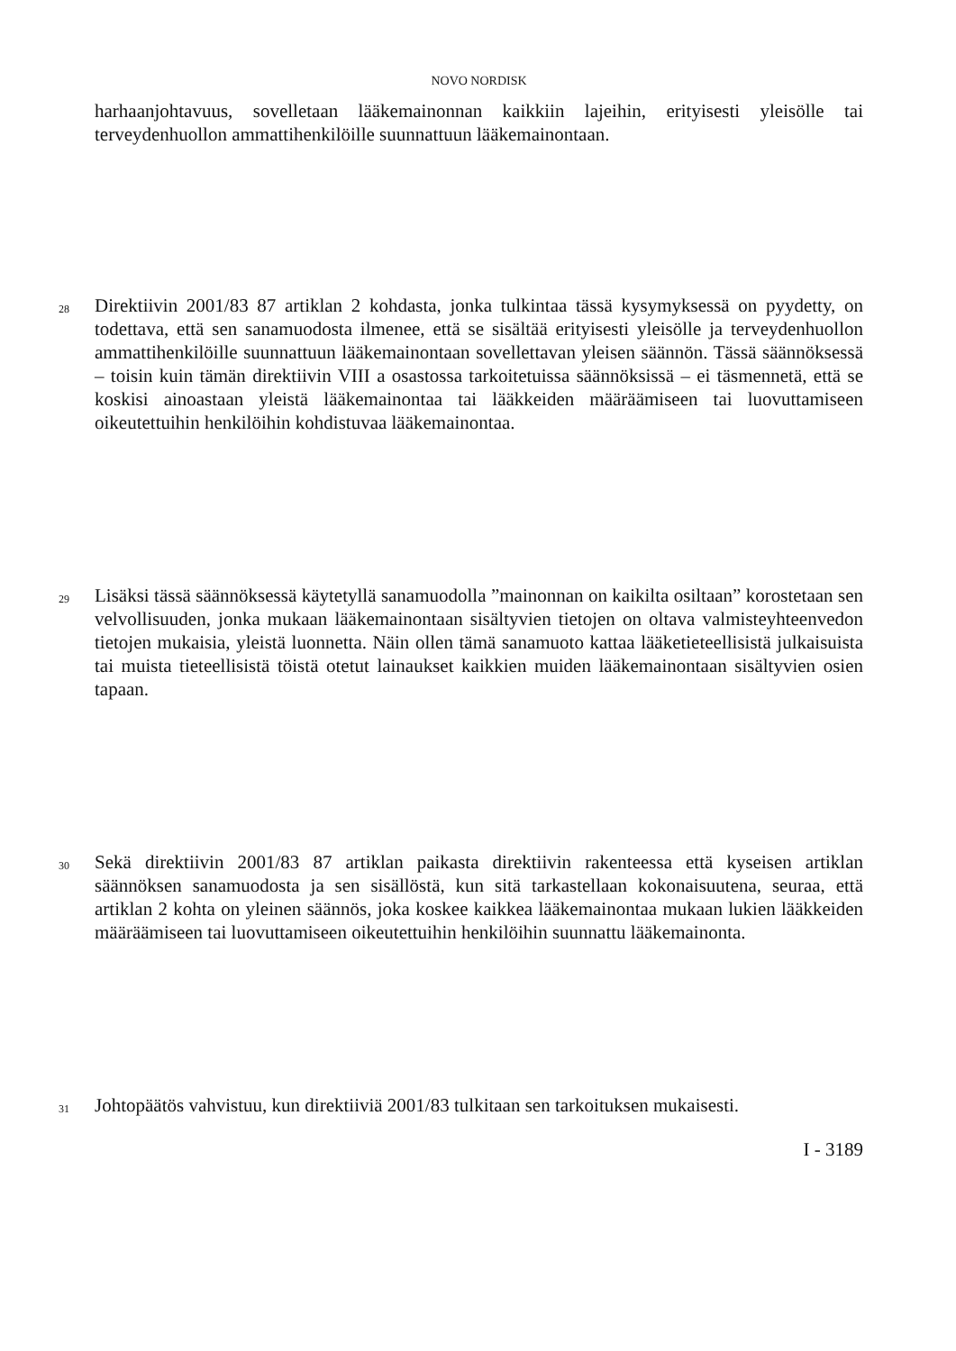NOVO NORDISK
harhaanjohtavuus, sovelletaan lääkemainonnan kaikkiin lajeihin, erityisesti yleisölle tai terveydenhuollon ammattihenkilöille suunnattuun lääkemainontaan.
28
Direktiivin 2001/83 87 artiklan 2 kohdasta, jonka tulkintaa tässä kysymyksessä on pyydetty, on todettava, että sen sanamuodosta ilmenee, että se sisältää erityisesti yleisölle ja terveydenhuollon ammattihenkilöille suunnattuun lääkemainontaan sovellettavan yleisen säännön. Tässä säännöksessä – toisin kuin tämän direktiivin VIII a osastossa tarkoitetuissa säännöksissä – ei täsmennetä, että se koskisi ainoastaan yleistä lääkemainontaa tai lääkkeiden määräämiseen tai luovuttamiseen oikeutettuihin henkilöihin kohdistuvaa lääkemainontaa.
29
Lisäksi tässä säännöksessä käytetyllä sanamuodolla ”mainonnan on kaikilta osiltaan” korostetaan sen velvollisuuden, jonka mukaan lääkemainontaan sisältyvien tietojen on oltava valmisteyhteenvedon tietojen mukaisia, yleistä luonnetta. Näin ollen tämä sanamuoto kattaa lääketieteellisistä julkaisuista tai muista tieteellisistä töistä otetut lainaukset kaikkien muiden lääkemainontaan sisältyvien osien tapaan.
30
Sekä direktiivin 2001/83 87 artiklan paikasta direktiivin rakenteessa että kyseisen artiklan säännöksen sanamuodosta ja sen sisällöstä, kun sitä tarkastellaan kokonaisuutena, seuraa, että artiklan 2 kohta on yleinen säännös, joka koskee kaikkea lääkemainontaa mukaan lukien lääkkeiden määräämiseen tai luovuttamiseen oikeutettuihin henkilöihin suunnattu lääkemainonta.
31
Johtopäätös vahvistuu, kun direktiiviä 2001/83 tulkitaan sen tarkoituksen mukaisesti.
I - 3189